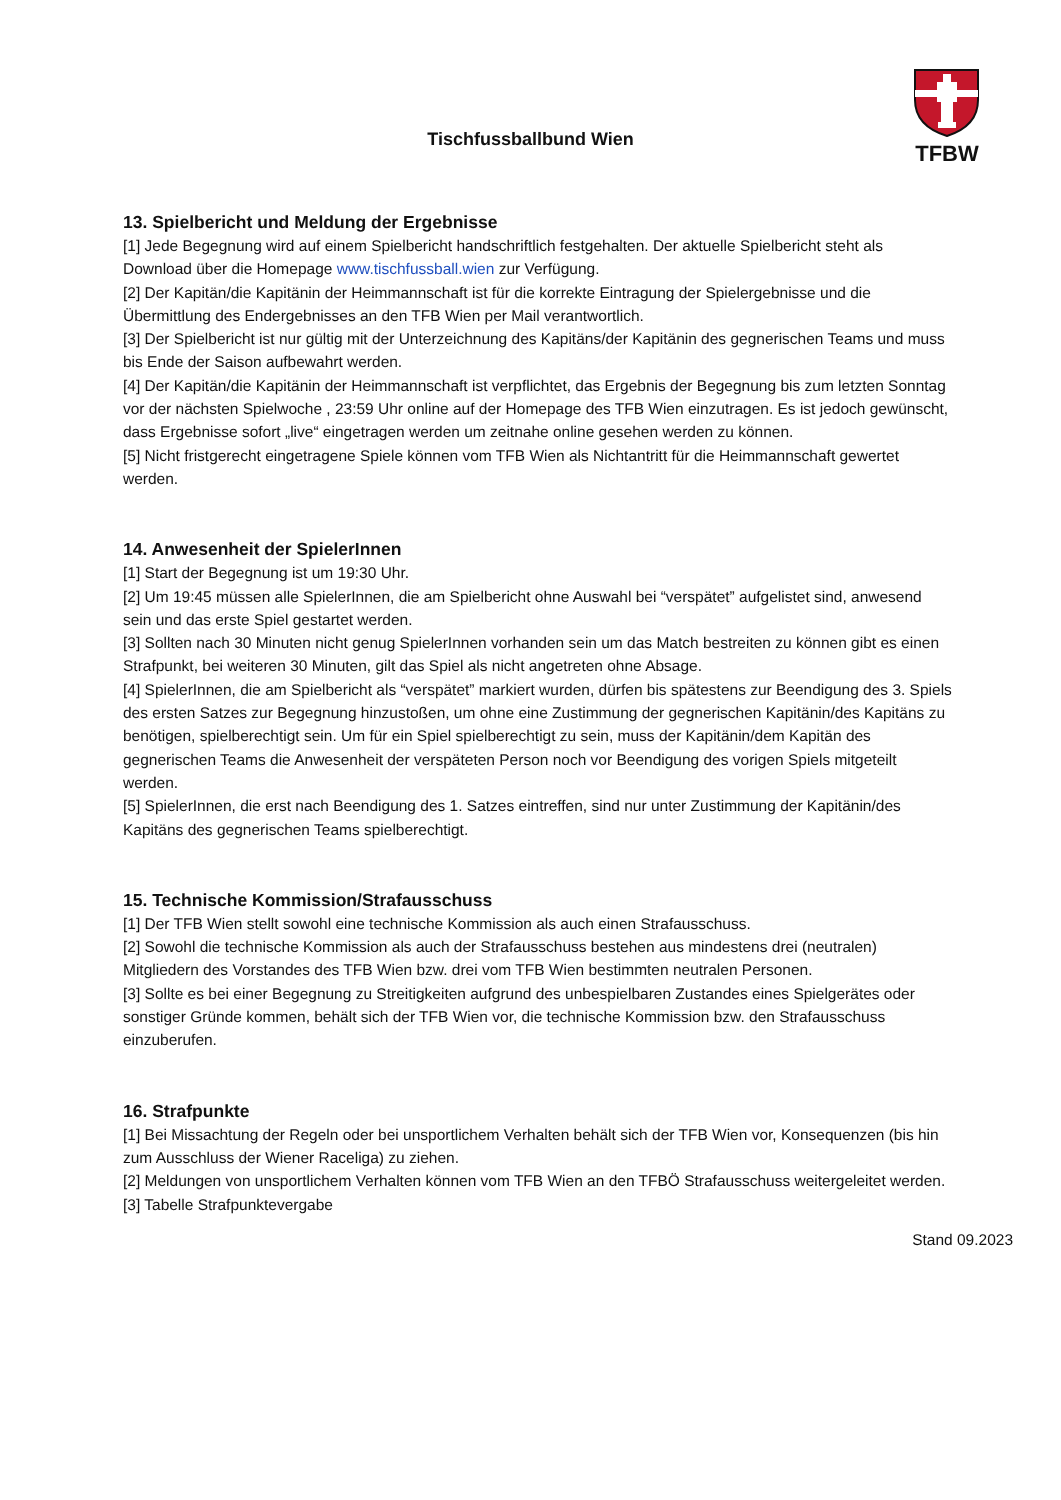Tischfussballbund Wien
TFBW
13. Spielbericht und Meldung der Ergebnisse
[1] Jede Begegnung wird auf einem Spielbericht handschriftlich festgehalten. Der aktuelle Spielbericht steht als Download über die Homepage www.tischfussball.wien zur Verfügung.
[2] Der Kapitän/die Kapitänin der Heimmannschaft ist für die korrekte Eintragung der Spielergebnisse und die Übermittlung des Endergebnisses an den TFB Wien per Mail verantwortlich.
[3] Der Spielbericht ist nur gültig mit der Unterzeichnung des Kapitäns/der Kapitänin des gegnerischen Teams und muss bis Ende der Saison aufbewahrt werden.
[4] Der Kapitän/die Kapitänin der Heimmannschaft ist verpflichtet, das Ergebnis der Begegnung bis zum letzten Sonntag vor der nächsten Spielwoche , 23:59 Uhr online auf der Homepage des TFB Wien einzutragen. Es ist jedoch gewünscht, dass Ergebnisse sofort „live“ eingetragen werden um zeitnahe online gesehen werden zu können.
[5] Nicht fristgerecht eingetragene Spiele können vom TFB Wien als Nichtantritt für die Heimmannschaft gewertet werden.
14. Anwesenheit der SpielerInnen
[1] Start der Begegnung ist um 19:30 Uhr.
[2] Um 19:45 müssen alle SpielerInnen, die am Spielbericht ohne Auswahl bei “verspätet” aufgelistet sind, anwesend sein und das erste Spiel gestartet werden.
[3] Sollten nach 30 Minuten nicht genug SpielerInnen vorhanden sein um das Match bestreiten zu können gibt es einen Strafpunkt, bei weiteren 30 Minuten, gilt das Spiel als nicht angetreten ohne Absage.
[4] SpielerInnen, die am Spielbericht als “verspätet” markiert wurden, dürfen bis spätestens zur Beendigung des 3. Spiels des ersten Satzes zur Begegnung hinzustoßen, um ohne eine Zustimmung der gegnerischen Kapitänin/des Kapitäns zu benötigen, spielberechtigt sein. Um für ein Spiel spielberechtigt zu sein, muss der Kapitänin/dem Kapitän des gegnerischen Teams die Anwesenheit der verspäteten Person noch vor Beendigung des vorigen Spiels mitgeteilt werden.
[5] SpielerInnen, die erst nach Beendigung des 1. Satzes eintreffen, sind nur unter Zustimmung der Kapitänin/des Kapitäns des gegnerischen Teams spielberechtigt.
15. Technische Kommission/Strafausschuss
[1] Der TFB Wien stellt sowohl eine technische Kommission als auch einen Strafausschuss.
[2] Sowohl die technische Kommission als auch der Strafausschuss bestehen aus mindestens drei (neutralen) Mitgliedern des Vorstandes des TFB Wien bzw. drei vom TFB Wien bestimmten neutralen Personen.
[3] Sollte es bei einer Begegnung zu Streitigkeiten aufgrund des unbespielbaren Zustandes eines Spielgerätes oder sonstiger Gründe kommen, behält sich der TFB Wien vor, die technische Kommission bzw. den Strafausschuss einzuberufen.
16. Strafpunkte
[1] Bei Missachtung der Regeln oder bei unsportlichem Verhalten behält sich der TFB Wien vor, Konsequenzen (bis hin zum Ausschluss der Wiener Raceliga) zu ziehen.
[2] Meldungen von unsportlichem Verhalten können vom TFB Wien an den TFBÖ Strafausschuss weitergeleitet werden.
[3] Tabelle Strafpunktevergabe
Stand 09.2023